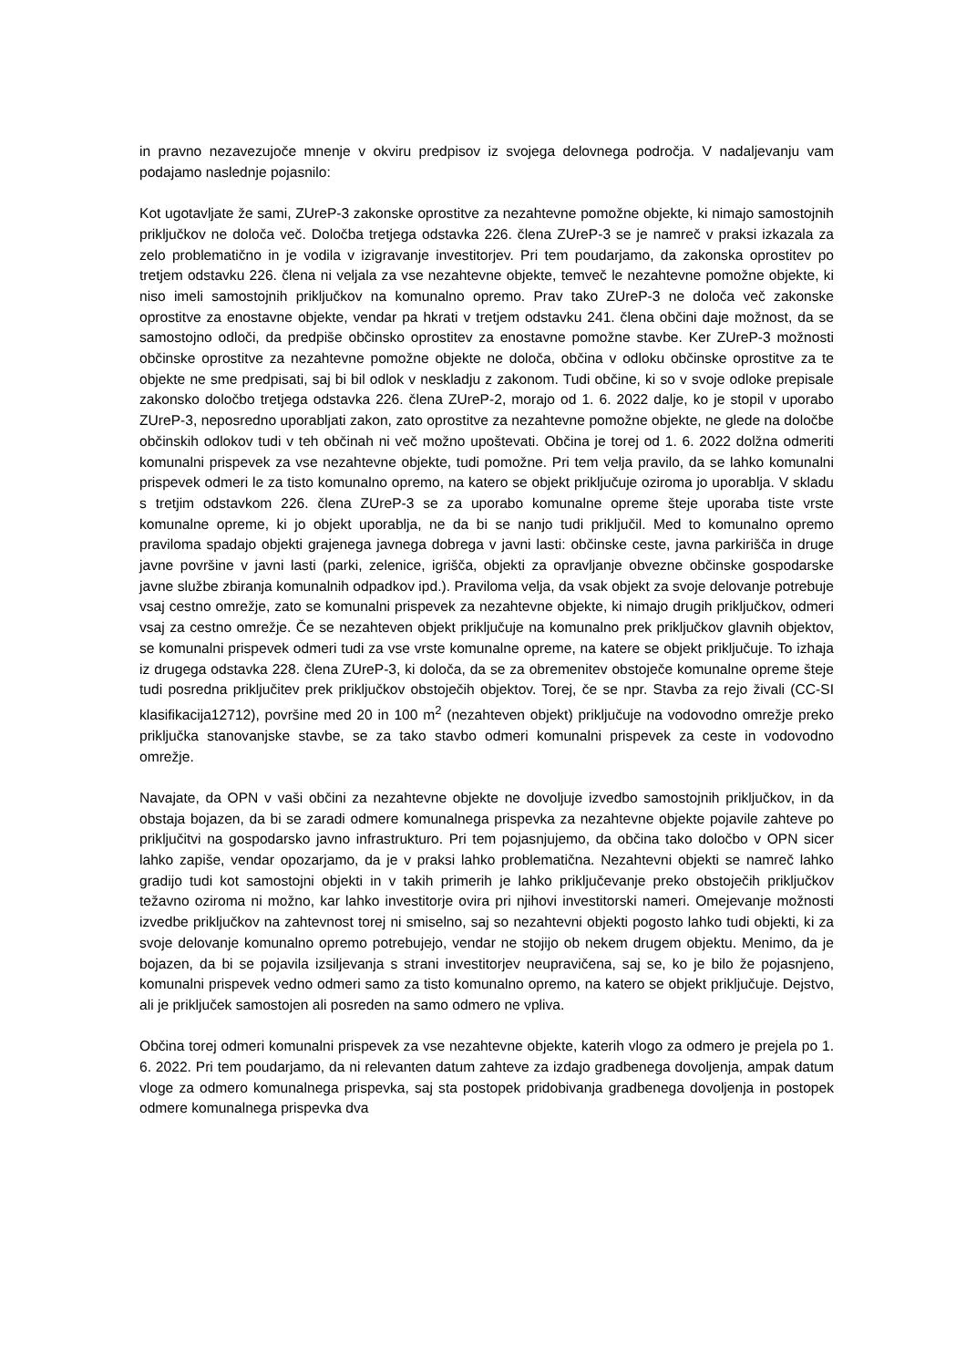in pravno nezavezujoče mnenje v okviru predpisov iz svojega delovnega področja. V nadaljevanju vam podajamo naslednje pojasnilo:
Kot ugotavljate že sami, ZUreP-3 zakonske oprostitve za nezahtevne pomožne objekte, ki nimajo samostojnih priključkov ne določa več. Določba tretjega odstavka 226. člena ZUreP-3 se je namreč v praksi izkazala za zelo problematično in je vodila v izigravanje investitorjev. Pri tem poudarjamo, da zakonska oprostitev po tretjem odstavku 226. člena ni veljala za vse nezahtevne objekte, temveč le nezahtevne pomožne objekte, ki niso imeli samostojnih priključkov na komunalno opremo. Prav tako ZUreP-3 ne določa več zakonske oprostitve za enostavne objekte, vendar pa hkrati v tretjem odstavku 241. člena občini daje možnost, da se samostojno odloči, da predpiše občinsko oprostitev za enostavne pomožne stavbe. Ker ZUreP-3 možnosti občinske oprostitve za nezahtevne pomožne objekte ne določa, občina v odloku občinske oprostitve za te objekte ne sme predpisati, saj bi bil odlok v neskladju z zakonom. Tudi občine, ki so v svoje odloke prepisale zakonsko določbo tretjega odstavka 226. člena ZUreP-2, morajo od 1. 6. 2022 dalje, ko je stopil v uporabo ZUreP-3, neposredno uporabljati zakon, zato oprostitve za nezahtevne pomožne objekte, ne glede na določbe občinskih odlokov tudi v teh občinah ni več možno upoštevati. Občina je torej od 1. 6. 2022 dolžna odmeriti komunalni prispevek za vse nezahtevne objekte, tudi pomožne. Pri tem velja pravilo, da se lahko komunalni prispevek odmeri le za tisto komunalno opremo, na katero se objekt priključuje oziroma jo uporablja. V skladu s tretjim odstavkom 226. člena ZUreP-3 se za uporabo komunalne opreme šteje uporaba tiste vrste komunalne opreme, ki jo objekt uporablja, ne da bi se nanjo tudi priključil. Med to komunalno opremo praviloma spadajo objekti grajenega javnega dobrega v javni lasti: občinske ceste, javna parkirišča in druge javne površine v javni lasti (parki, zelenice, igrišča, objekti za opravljanje obvezne občinske gospodarske javne službe zbiranja komunalnih odpadkov ipd.). Praviloma velja, da vsak objekt za svoje delovanje potrebuje vsaj cestno omrežje, zato se komunalni prispevek za nezahtevne objekte, ki nimajo drugih priključkov, odmeri vsaj za cestno omrežje. Če se nezahteven objekt priključuje na komunalno prek priključkov glavnih objektov, se komunalni prispevek odmeri tudi za vse vrste komunalne opreme, na katere se objekt priključuje. To izhaja iz drugega odstavka 228. člena ZUreP-3, ki določa, da se za obremenitev obstoječe komunalne opreme šteje tudi posredna priključitev prek priključkov obstoječih objektov. Torej, če se npr. Stavba za rejo živali (CC-SI klasifikacija12712), površine med 20 in 100 m<sup>2</sup> (nezahteven objekt) priključuje na vodovodno omrežje preko priključka stanovanjske stavbe, se za tako stavbo odmeri komunalni prispevek za ceste in vodovodno omrežje.
Navajate, da OPN v vaši občini za nezahtevne objekte ne dovoljuje izvedbo samostojnih priključkov, in da obstaja bojazen, da bi se zaradi odmere komunalnega prispevka za nezahtevne objekte pojavile zahteve po priključitvi na gospodarsko javno infrastrukturo. Pri tem pojasnjujemo, da občina tako določbo v OPN sicer lahko zapiše, vendar opozarjamo, da je v praksi lahko problematična. Nezahtevni objekti se namreč lahko gradijo tudi kot samostojni objekti in v takih primerih je lahko priključevanje preko obstoječih priključkov težavno oziroma ni možno, kar lahko investitorje ovira pri njihovi investitorski nameri. Omejevanje možnosti izvedbe priključkov na zahtevnost torej ni smiselno, saj so nezahtevni objekti pogosto lahko tudi objekti, ki za svoje delovanje komunalno opremo potrebujejo, vendar ne stojijo ob nekem drugem objektu. Menimo, da je bojazen, da bi se pojavila izsiljevanja s strani investitorjev neupravičena, saj se, ko je bilo že pojasnjeno, komunalni prispevek vedno odmeri samo za tisto komunalno opremo, na katero se objekt priključuje. Dejstvo, ali je priključek samostojen ali posreden na samo odmero ne vpliva.
Občina torej odmeri komunalni prispevek za vse nezahtevne objekte, katerih vlogo za odmero je prejela po 1. 6. 2022. Pri tem poudarjamo, da ni relevanten datum zahteve za izdajo gradbenega dovoljenja, ampak datum vloge za odmero komunalnega prispevka, saj sta postopek pridobivanja gradbenega dovoljenja in postopek odmere komunalnega prispevka dva